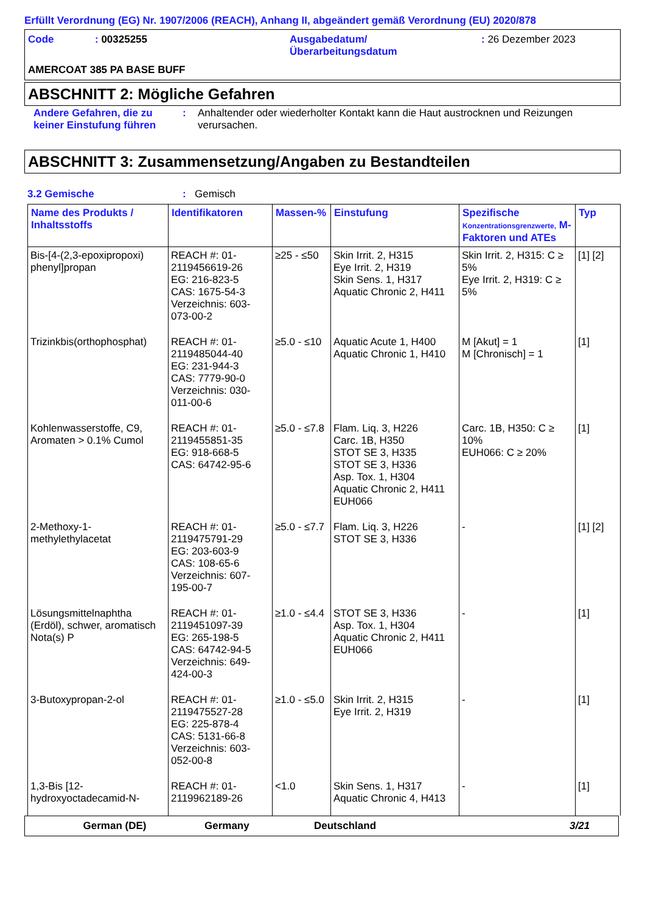Erfüllt Verordnung (EG) Nr. 1907/2006 (REACH), Anhang II, abgeändert gemäß Verordnung (EU) 2020/878
Code : 00325255 Ausgabedatum/
Überarbeitungsdatum
: 26 Dezember 2023
AMERCOAT 385 PA BASE BUFF
ABSCHNITT 2: Mögliche Gefahren
Andere Gefahren, die zu keiner Einstufung führen
: Anhaltender oder wiederholter Kontakt kann die Haut austrocknen und Reizungen verursachen.
ABSCHNITT 3: Zusammensetzung/Angaben zu Bestandteilen
3.2 Gemische : Gemisch
| Name des Produkts / Inhaltsstoffs | Identifikatoren | Massen-% | Einstufung | Spezifische Konzentrationsgrenzwerte, M-Faktoren und ATEs | Typ |
| --- | --- | --- | --- | --- | --- |
| Bis-[4-(2,3-epoxipropoxi) phenyl]propan | REACH #: 01-2119456619-26 EG: 216-823-5 CAS: 1675-54-3 Verzeichnis: 603-073-00-2 | ≥25 - ≤50 | Skin Irrit. 2, H315 Eye Irrit. 2, H319 Skin Sens. 1, H317 Aquatic Chronic 2, H411 | Skin Irrit. 2, H315: C ≥ 5% Eye Irrit. 2, H319: C ≥ 5% | [1] [2] |
| Trizinkbis(orthophosphat) | REACH #: 01-2119485044-40 EG: 231-944-3 CAS: 7779-90-0 Verzeichnis: 030-011-00-6 | ≥5.0 - ≤10 | Aquatic Acute 1, H400 Aquatic Chronic 1, H410 | M [Akut] = 1 M [Chronisch] = 1 | [1] |
| Kohlenwasserstoffe, C9, Aromaten > 0.1% Cumol | REACH #: 01-2119455851-35 EG: 918-668-5 CAS: 64742-95-6 | ≥5.0 - ≤7.8 | Flam. Liq. 3, H226 Carc. 1B, H350 STOT SE 3, H335 STOT SE 3, H336 Asp. Tox. 1, H304 Aquatic Chronic 2, H411 EUH066 | Carc. 1B, H350: C ≥ 10% EUH066: C ≥ 20% | [1] |
| 2-Methoxy-1-methylethylacetat | REACH #: 01-2119475791-29 EG: 203-603-9 CAS: 108-65-6 Verzeichnis: 607-195-00-7 | ≥5.0 - ≤7.7 | Flam. Liq. 3, H226 STOT SE 3, H336 | - | [1] [2] |
| Lösungsmittelnaphtha (Erdöl), schwer, aromatisch Nota(s) P | REACH #: 01-2119451097-39 EG: 265-198-5 CAS: 64742-94-5 Verzeichnis: 649-424-00-3 | ≥1.0 - ≤4.4 | STOT SE 3, H336 Asp. Tox. 1, H304 Aquatic Chronic 2, H411 EUH066 | - | [1] |
| 3-Butoxypropan-2-ol | REACH #: 01-2119475527-28 EG: 225-878-4 CAS: 5131-66-8 Verzeichnis: 603-052-00-8 | ≥1.0 - ≤5.0 | Skin Irrit. 2, H315 Eye Irrit. 2, H319 | - | [1] |
| 1,3-Bis [12-hydroxyoctadecamid-N- | REACH #: 01-2119962189-26 | <1.0 | Skin Sens. 1, H317 Aquatic Chronic 4, H413 | - | [1] |
German (DE) Germany Deutschland 3/21